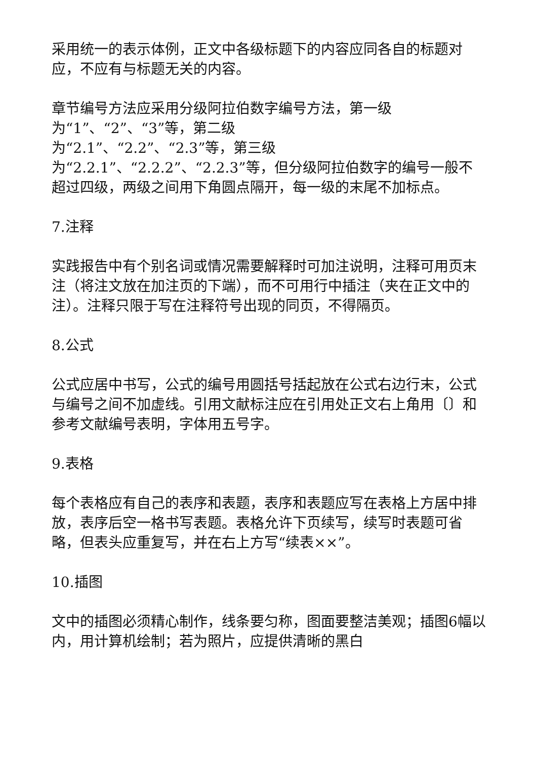采用统一的表示体例，正文中各级标题下的内容应同各自的标题对应，不应有与标题无关的内容。
章节编号方法应采用分级阿拉伯数字编号方法，第一级
为“1”、“2”、“3”等，第二级
为“2.1”、“2.2”、“2.3”等，第三级
为“2.2.1”、“2.2.2”、“2.2.3”等，但分级阿拉伯数字的编号一般不超过四级，两级之间用下角圆点隔开，每一级的末尾不加标点。
7.注释
实践报告中有个别名词或情况需要解释时可加注说明，注释可用页末注（将注文放在加注页的下端），而不可用行中插注（夹在正文中的注）。注释只限于写在注释符号出现的同页，不得隔页。
8.公式
公式应居中书写，公式的编号用圆括号括起放在公式右边行末，公式与编号之间不加虚线。引用文献标注应在引用处正文右上角用〔〕和参考文献编号表明，字体用五号字。
9.表格
每个表格应有自己的表序和表题，表序和表题应写在表格上方居中排放，表序后空一格书写表题。表格允许下页续写，续写时表题可省略，但表头应重复写，并在右上方写“续表××”。
10.插图
文中的插图必须精心制作，线条要匀称，图面要整洁美观；插图6幅以内，用计算机绘制；若为照片，应提供清晰的黑白